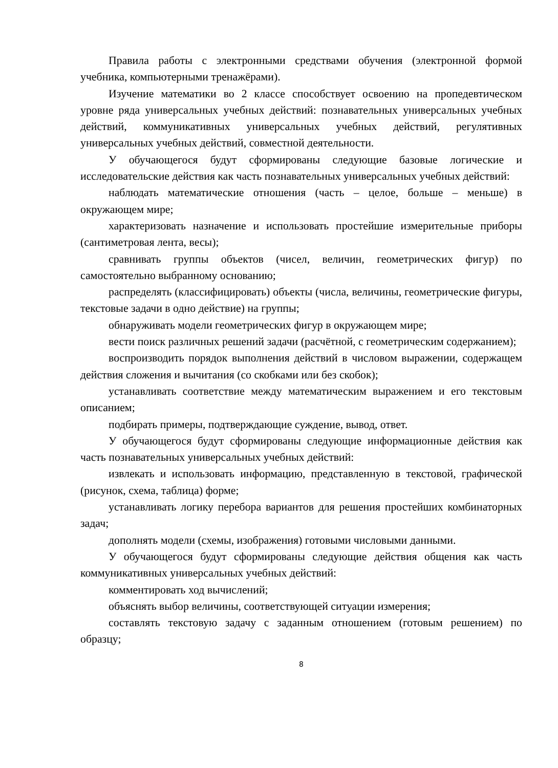Правила работы с электронными средствами обучения (электронной формой учебника, компьютерными тренажёрами).
Изучение математики во 2 классе способствует освоению на пропедевтическом уровне ряда универсальных учебных действий: познавательных универсальных учебных действий, коммуникативных универсальных учебных действий, регулятивных универсальных учебных действий, совместной деятельности.
У обучающегося будут сформированы следующие базовые логические и исследовательские действия как часть познавательных универсальных учебных действий:
наблюдать математические отношения (часть – целое, больше – меньше) в окружающем мире;
характеризовать назначение и использовать простейшие измерительные приборы (сантиметровая лента, весы);
сравнивать группы объектов (чисел, величин, геометрических фигур) по самостоятельно выбранному основанию;
распределять (классифицировать) объекты (числа, величины, геометрические фигуры, текстовые задачи в одно действие) на группы;
обнаруживать модели геометрических фигур в окружающем мире;
вести поиск различных решений задачи (расчётной, с геометрическим содержанием);
воспроизводить порядок выполнения действий в числовом выражении, содержащем действия сложения и вычитания (со скобками или без скобок);
устанавливать соответствие между математическим выражением и его текстовым описанием;
подбирать примеры, подтверждающие суждение, вывод, ответ.
У обучающегося будут сформированы следующие информационные действия как часть познавательных универсальных учебных действий:
извлекать и использовать информацию, представленную в текстовой, графической (рисунок, схема, таблица) форме;
устанавливать логику перебора вариантов для решения простейших комбинаторных задач;
дополнять модели (схемы, изображения) готовыми числовыми данными.
У обучающегося будут сформированы следующие действия общения как часть коммуникативных универсальных учебных действий:
комментировать ход вычислений;
объяснять выбор величины, соответствующей ситуации измерения;
составлять текстовую задачу с заданным отношением (готовым решением) по образцу;
8